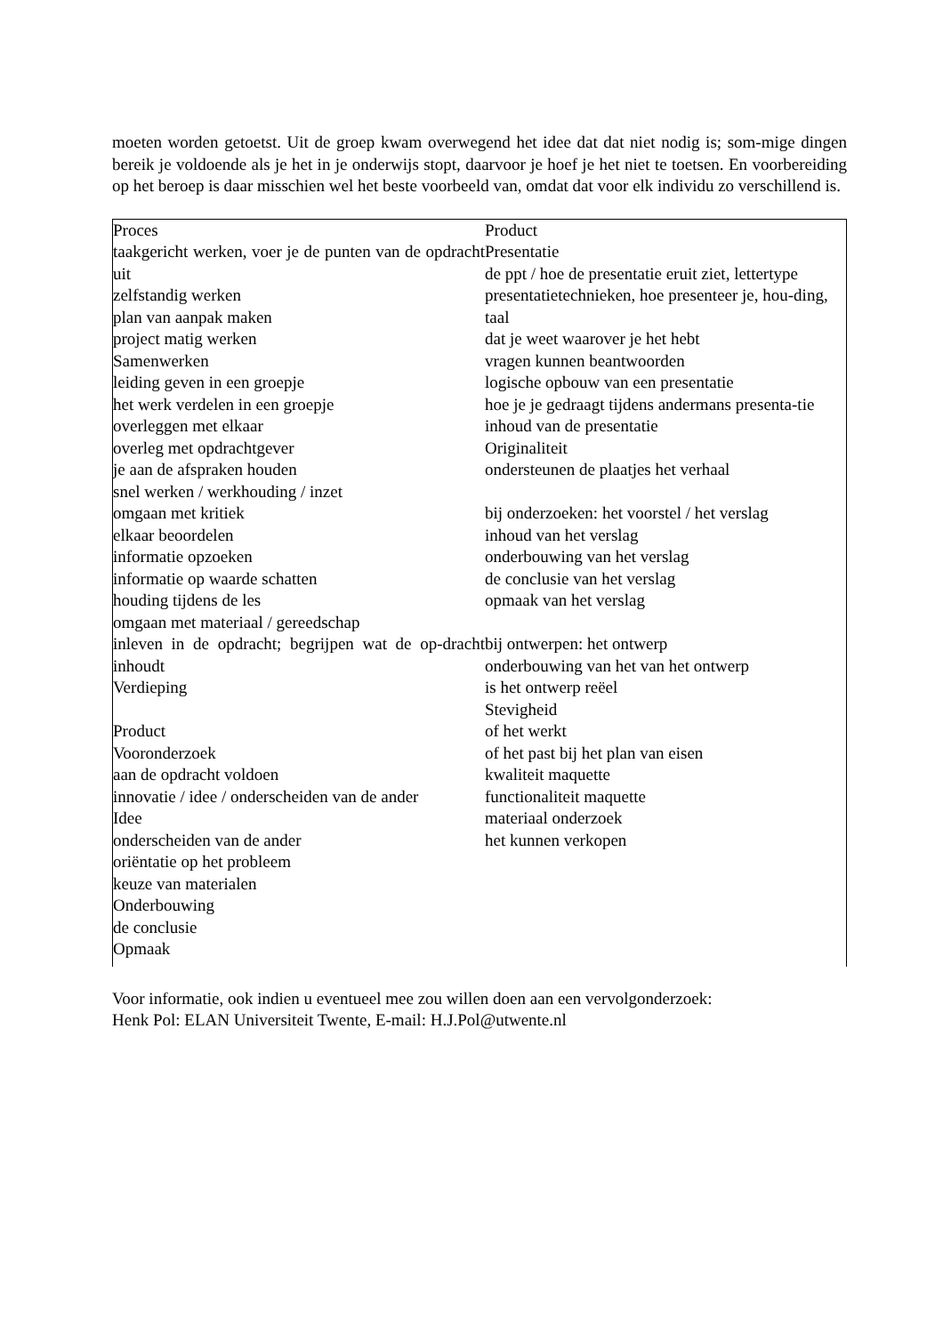moeten worden getoetst. Uit de groep kwam overwegend het idee dat dat niet nodig is; som-mige dingen bereik je voldoende als je het in je onderwijs stopt, daarvoor je hoef je het niet te toetsen. En voorbereiding op het beroep is daar misschien wel het beste voorbeeld van, omdat dat voor elk individu zo verschillend is.
Proces
taakgericht werken, voer je de punten van de opdracht uit
zelfstandig werken
plan van aanpak maken
project matig werken
Samenwerken
leiding geven in een groepje
het werk verdelen in een groepje
overleggen met elkaar
overleg met opdrachtgever
je aan de afspraken houden
snel werken / werkhouding / inzet
omgaan met kritiek
elkaar beoordelen
informatie opzoeken
informatie op waarde schatten
houding tijdens de les
omgaan met materiaal / gereedschap
inleven in de opdracht; begrijpen wat de op-dracht inhoudt
Verdieping
Product
Vooronderzoek
aan de opdracht voldoen
innovatie / idee / onderscheiden van de ander
Idee
onderscheiden van de ander
oriëntatie op het probleem
keuze van materialen
Onderbouwing
de conclusie
Opmaak
Product
Presentatie
de ppt / hoe de presentatie eruit ziet, lettertype
presentatietechnieken, hoe presenteer je, hou-ding, taal
dat je weet waarover je het hebt
vragen kunnen beantwoorden
logische opbouw van een presentatie
hoe je je gedraagt tijdens andermans presenta-tie
inhoud van de presentatie
Originaliteit
ondersteunen de plaatjes het verhaal
bij onderzoeken: het voorstel / het verslag
inhoud van het verslag
onderbouwing van het verslag
de conclusie van het verslag
opmaak van het verslag
bij ontwerpen: het ontwerp
onderbouwing van het van het ontwerp
is het ontwerp reëel
Stevigheid
of het werkt
of het past bij het plan van eisen
kwaliteit maquette
functionaliteit maquette
materiaal onderzoek
het kunnen verkopen
Voor informatie, ook indien u eventueel mee zou willen doen aan een vervolgonderzoek:
Henk Pol: ELAN Universiteit Twente, E-mail: H.J.Pol@utwente.nl